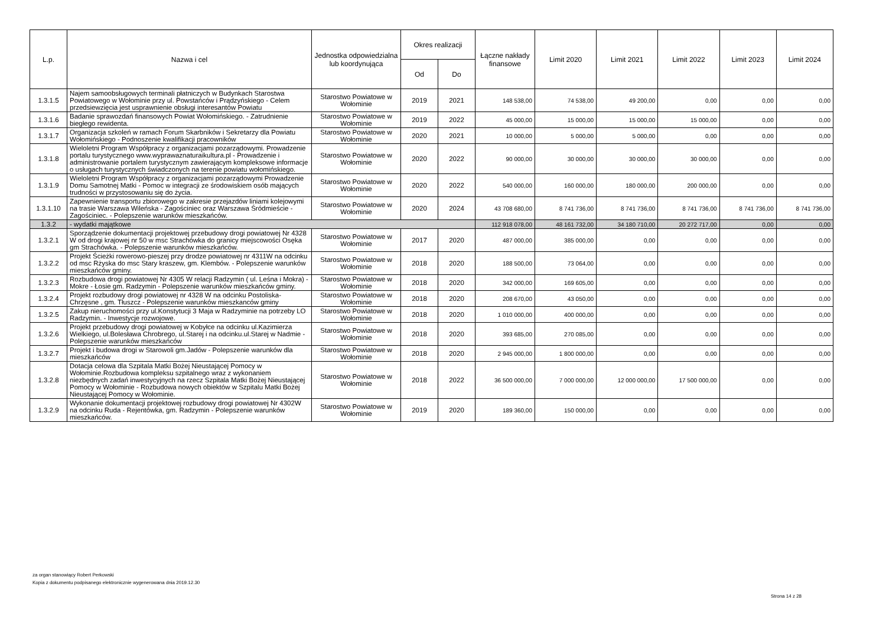| L.p. | Nazwa i cel | Jednostka odpowiedzialna lub koordynująca | Okres realizacji | | Łączne nakłady finansowe | Limit 2020 | Limit 2021 | Limit 2022 | Limit 2023 | Limit 2024 |
| --- | --- | --- | --- | --- | --- | --- | --- | --- | --- | --- |
| | | | Od | Do | | | | | | |
| 1.3.1.5 | Najem samoobsługowych terminali płatniczych w Budynkach Starostwa Powiatowego w Wołominie przy ul. Powstańców i Prądzyńskiego - Celem przedsiewzięcia jest usprawnienie obsługi interesantów Powiatu | Starostwo Powiatowe w Wołominie | 2019 | 2021 | 148 538,00 | 74 538,00 | 49 200,00 | 0,00 | 0,00 | 0,00 |
| 1.3.1.6 | Badanie sprawozdań finansowych Powiat Wołomińskiego. - Zatrudnienie biegłego rewidenta. | Starostwo Powiatowe w Wołominie | 2019 | 2022 | 45 000,00 | 15 000,00 | 15 000,00 | 15 000,00 | 0,00 | 0,00 |
| 1.3.1.7 | Organizacja szkoleń w ramach Forum Skarbników i Sekretarzy dla Powiatu Wołomińskiego - Podnoszenie kwalifikacji pracowników | Starostwo Powiatowe w Wołominie | 2020 | 2021 | 10 000,00 | 5 000,00 | 5 000,00 | 0,00 | 0,00 | 0,00 |
| 1.3.1.8 | Wieloletni Program Współpracy z organizacjami pozarządowymi. Prowadzenie portalu turystycznego www.wyprawaznaturaikultura.pl - Prowadzenie i administrowanie portalem turystycznym zawierającym kompleksowe informacje o usługach turystycznych świadczonych na terenie powiatu wołomińskiego. | Starostwo Powiatowe w Wołominie | 2020 | 2022 | 90 000,00 | 30 000,00 | 30 000,00 | 30 000,00 | 0,00 | 0,00 |
| 1.3.1.9 | Wieloletni Program Współpracy z organizacjami pozarządowymi Prowadzenie Domu Samotnej Matki - Pomoc w integracji ze środowiskiem osób mających trudności w przystosowaniu się do życia. | Starostwo Powiatowe w Wołominie | 2020 | 2022 | 540 000,00 | 160 000,00 | 180 000,00 | 200 000,00 | 0,00 | 0,00 |
| 1.3.1.10 | Zapewnienie transportu zbiorowego w zakresie przejazdów liniami kolejowymi na trasie Warszawa Wileńska - Zagościniec oraz Warszawa Śródmieście - Zagościniec. - Polepszenie warunków mieszkańców. | Starostwo Powiatowe w Wołominie | 2020 | 2024 | 43 708 680,00 | 8 741 736,00 | 8 741 736,00 | 8 741 736,00 | 8 741 736,00 | 8 741 736,00 |
| 1.3.2 | - wydatki majątkowe | | | | 112 918 078,00 | 48 161 732,00 | 34 180 710,00 | 20 272 717,00 | 0,00 | 0,00 |
| 1.3.2.1 | Sporządzenie dokumentacji projektowej przebudowy drogi powiatowej Nr 4328 W od drogi krajowej nr 50 w msc Strachówka do granicy miejscowości Osęka gm Strachówka. - Polepszenie warunków mieszkańców. | Starostwo Powiatowe w Wołominie | 2017 | 2020 | 487 000,00 | 385 000,00 | 0,00 | 0,00 | 0,00 | 0,00 |
| 1.3.2.2 | Projekt Ścieżki rowerowo-pieszej przy drodze powiatowej nr 4311W na odcinku od msc Rżyska do msc Stary kraszew, gm. Klembów. - Polepszenie warunków mieszkańców gminy. | Starostwo Powiatowe w Wołominie | 2018 | 2020 | 188 500,00 | 73 064,00 | 0,00 | 0,00 | 0,00 | 0,00 |
| 1.3.2.3 | Rozbudowa drogi powiatowej Nr 4305 W relacji Radzymin ( ul. Leśna i Mokra) - Mokre - Łosie gm. Radzymin - Polepszenie warunków mieszkańców gminy. | Starostwo Powiatowe w Wołominie | 2018 | 2020 | 342 000,00 | 169 605,00 | 0,00 | 0,00 | 0,00 | 0,00 |
| 1.3.2.4 | Projekt rozbudowy drogi powiatowej nr 4328 W na odcinku Postoliska-Chrzęsne , gm. Tłuszcz - Polepszenie warunków mieszkanców gminy | Starostwo Powiatowe w Wołominie | 2018 | 2020 | 208 670,00 | 43 050,00 | 0,00 | 0,00 | 0,00 | 0,00 |
| 1.3.2.5 | Zakup nieruchomości przy ul.Konstytucji 3 Maja w Radzyminie na potrzeby LO Radzymin. - Inwestycje rozwojowe. | Starostwo Powiatowe w Wołominie | 2018 | 2020 | 1 010 000,00 | 400 000,00 | 0,00 | 0,00 | 0,00 | 0,00 |
| 1.3.2.6 | Projekt przebudowy drogi powiatowej w Kobyłce na odcinku ul.Kazimierza Wielkiego, ul.Bolesława Chrobrego, ul.Starej i na odcinku.ul.Starej w Nadmie - Polepszenie warunków mieszkańców | Starostwo Powiatowe w Wołominie | 2018 | 2020 | 393 685,00 | 270 085,00 | 0,00 | 0,00 | 0,00 | 0,00 |
| 1.3.2.7 | Projekt i budowa drogi w Starowoli gm.Jadów - Polepszenie warunków dla mieszkańców | Starostwo Powiatowe w Wołominie | 2018 | 2020 | 2 945 000,00 | 1 800 000,00 | 0,00 | 0,00 | 0,00 | 0,00 |
| 1.3.2.8 | Dotacja celowa dla Szpitala Matki Bożej Nieustającej Pomocy w Wołominie.Rozbudowa kompleksu szpitalnego wraz z wykonaniem niezbędnych zadań inwestycyjnych na rzecz Szpitala Matki Bożej Nieustającej Pomocy w Wołominie - Rozbudowa nowych obiektów w Szpitalu Matki Bożej Nieustającej Pomocy w Wołominie. | Starostwo Powiatowe w Wołominie | 2018 | 2022 | 36 500 000,00 | 7 000 000,00 | 12 000 000,00 | 17 500 000,00 | 0,00 | 0,00 |
| 1.3.2.9 | Wykonanie dokumentacji projektowej rozbudowy drogi powiatowej Nr 4302W na odcinku Ruda - Rejentówka, gm. Radzymin - Polepszenie warunków mieszkańców. | Starostwo Powiatowe w Wołominie | 2019 | 2020 | 189 360,00 | 150 000,00 | 0,00 | 0,00 | 0,00 | 0,00 |
za organ stanowiący Robert Perkowski
Kopia z dokumentu podpisanego elektronicznie wygenerowana dnia 2019.12.30
Strona 14 z 28